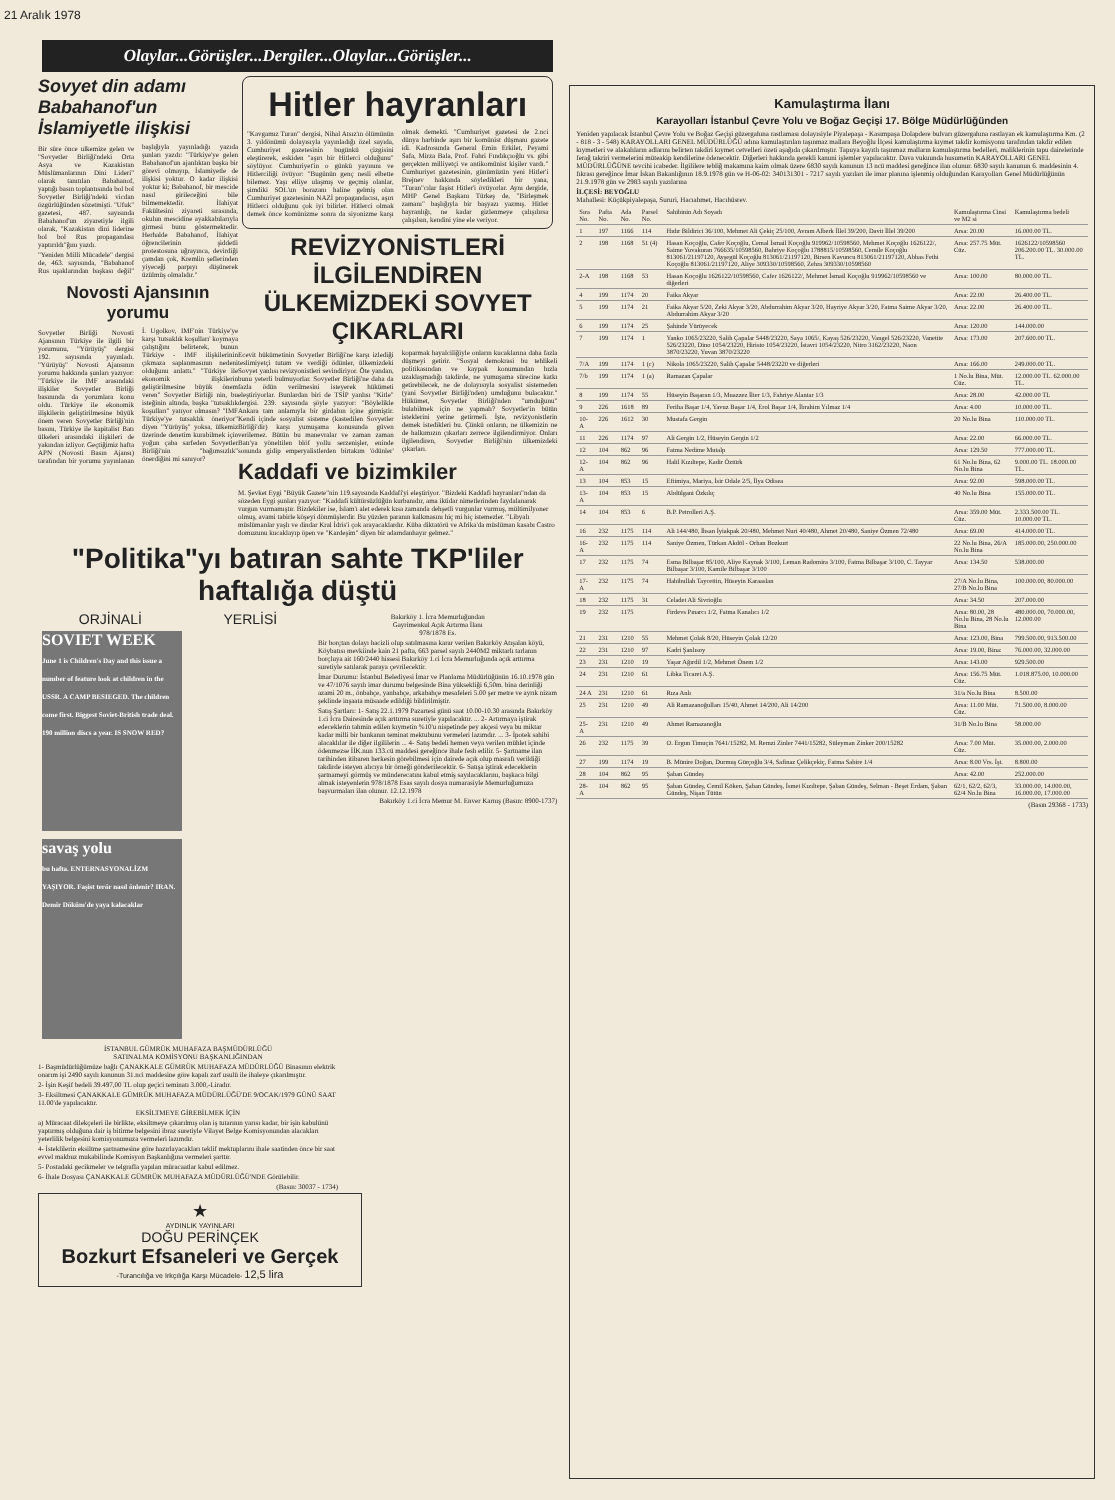21 Aralık 1978
Olaylar...Görüşler...Dergiler...Olaylar...Görüşler...
Sovyet din adamı Babahanof'un İslamiyetle ilişkisi
Bir süre önce ulkemize gelen ve "Sovyetler Birliği'ndeki Orta Asya ve Kazakistan Müslümanlarının Dini Lideri" olarak tanıtılan Babahanof, yaptığı basın toplantısında bol bol Sovyetler Birliği'ndeki vicdan özgürlüğünden sözetmişti. "Ufuk" gazetesi, 487. sayısında Babahanof'un ziyaretiyle ilgili olarak, "Kazakistan dini liderine bol bol Rus propagandası yaptırıldı"ğını yazdı.
"Yeniden Milli Mücadele" dergisi de, 463. sayısında, "Babahanof Rus uşaklarından başkası değil" başlığıyla yayınladığı yazıda şunları yazdı: "Türkiye'ye gelen Babahanof'un ajanlıktan başka bir görevi olmayıp, İslamiyetle de ilişkisi yoktur. O kadar ilişkisi yoktur ki; Babahanof, bir mescide nasıl girileceğini bile bilmemektedir. İlahiyat Fakültesini ziyareti sırasında, okulun mescidine ayakkabılarıyla girmesi bunu göstermektedir. Herhalde Babahanof, İlahiyat öğrencilerinin şiddetli protestosuna uğrayınca, devirdiği çamdan çok, Kremlin şeflerinden yiyeceği parpıyı düşünerek üzülmüş olmalıdır."
Novosti Ajansının yorumu
Sovyetler Birliği Novosti Ajansının Türkiye ile ilgili bir yorumunu, "Yürüyüş" dergisi 192. sayısında yayınladı. "Yürüyüş" Novosti Ajansının yorumu hakkında şunları yazıyor: "Türkiye ile IMF arasındaki ilişkiler Sovyetler Birliği basınında da yorumlara konu oldu. Türkiye ile ekonomik ilişkilerin geliştirilmesine büyük önem veren Sovyetler Birliği'nin basını, Türkiye ile kapitalist Batı ülkeleri arasındaki ilişkileri de yakından izliyor. Geçtiğimiz hafta APN (Novosti Basın Ajansı) tarafından bir yorumu yayınlanan İ. Ugolkov, IMF'nin Türkiye'ye karşı 'tutsaklık koşulları' koymaya çalıştığını belirterek, bunun Türkiye - IMF ilişkilerinin çıkmaza saplanmasının nedeni olduğunu anlattı." "Türkiye ile ekonomik ilişkilerin geliştirilmesine büyük önem veren" Sovyetler Birliği nin, bu isteğinin altında, başka "tutsaklık koşulları" yatıyor olmasın? "IMF Türkiye'ye tutsaklık öneriyor" diyen "Yürüyüş" yoksa, ülkemiz üzerinde denetim kurabilmek için yoğun çaba sarfeden Sovyetler Birliği'nin "bağımsızlık" önerdiğini mi sanıyor?
Hitler hayranları
"Kavgamız Turan" dergisi, Nihal Atsız'ın ölümünün 3. yıldönümü dolayısıyla yayınladığı özel sayıda, Cumhuriyet gazetesinin bugünkü çizgisini eleştirerek, eskiden "aşırı bir Hitlerci olduğunu" söylüyor. Cumhuriyet'in o günkü yayınını ve Hitlerciliği övüyor: "Bugünün genç nesli elbette bilemez. Yaşı elliye ulaşmış ve geçmiş olanlar, şimdiki SOL'un borazanı haline gelmiş olan Cumhuriyet gazetesinin NAZİ propagandacısı, aşırı Hitlerci olduğunu çok iyi bilirler. Hitlerci olmak demek önce komünizme sonra da siyonizme karşı olmak demekti. "Cumhuriyet gazetesi de 2.nci dünya harbinde aşırı bir komünist düşmanı gazete idi. Kadrosunda General Emin Erkilet, Peyami Safa, Mirza Bala, Prof. Fahri Fındıkçıoğlu vs. gibi gerçekten milliyetçi ve antikomünist kişiler vardı." Cumhuriyet gazetesinin, günümüzün yeni Hitler'i Brejnev hakkında söyledikleri bir yana, "Turan"cılar faşist Hitler'i övüyorlar. Aynı dergide, MHP Genel Başkanı Türkeş de, "Birleşmek zamanı" başlığıyla bir başyazı yazmış. Hitler hayranlığı, ne kadar gizlenmeye çalışılırsa çalışılsın, kendini yine ele veriyor.
REVİZYONİSTLERİ İLGİLENDİREN ÜLKEMİZDEKİ SOVYET ÇIKARLARI
Ecevit hükümetinin Sovyetler Birliği'ne karşı izlediği teslimiyetçi tutum ve verdiği ödünler, ülkemizdeki Sovyet yanlısı revizyonistleri sevindiriyor. Öte yandan, bunu yeterli bulmuyorlar. Sovyetler Birliği'ne daha da fazla ödün verilmesini isteyerek hükümeti eleştiriyorlar. Bunlardan biri de TSİP yanlısı "Kitle" dergisi. 239. sayısında şöyle yazıyor: "Böylelikle Ankara tam anlamıyla bir girdabın içine girmiştir. Kendi içinde sosyalist sisteme (kastedilen Sovyetler Birliği'dir) karşı yumuşama konusunda güven verilemez. Bütün bu manevralar ve zaman zaman Batı'ya yöneltilen blöf yollu serzenişler, eninde sonunda gidip emperyalistlerden birtakım 'ödünler' koparmak hayalciliğiyle onların kucaklarına daha fazla düşmeyi getirir. "Sosyal demokrasi bu tehlikeli politikasından ve kaypak konumundan hızla uzaklaşmadığı takdirde, ne yumuşama sürecine katkı getirebilecek, ne de dolayısıyla sosyalist sistemeden (yani Sovyetler Birliği'nden) umduğunu bulacaktır." Hükümet, Sovyetler Birliği'nden "umduğunu" bulabilmek için ne yapmalı? Sovyetler'in bütün isteklerini yerine getirmeli. İşte, revizyonistlerin demek istedikleri bu. Çünkü onların, ne ülkemizin ne de halkımızın çıkarları zerrece ilgilendirmiyor. Onları ilgilendiren, Sovyetler Birliği'nin ülkemizdeki çıkarları.
Kaddafi ve bizimkiler
M. Şevket Eygi "Büyük Gazete"nin 119.sayısında Kaddafi'yi eleştiriyor. "Bizdeki Kaddafi hayranları"ndan da sözeden Eygi şunları yazıyor: "Kaddafi kültürsüzlüğün kurbanıdır, ama iktidar nimetlerinden faydalanarak vurgun vurmamıştır. Bizdekiler ise, İslam'ı alet ederek kısa zamanda dehşetli vurgunlar vurmuş, mültimilyoner olmuş, avami tabirle köşeyi dönmüşlerdir. Bu yüzden paranın kalkmasını hiç mi hiç istemezler. "Libyalı müslümanlar yaşlı ve dindar Kral İdris'i çok arayacaklardır. Küba diktatörü ve Afrika'da müslüman kasabı Castro domuzunu kucaklayıp öpen ve "Kardeşim" diyen bir adamdanhayır gelmez."
"Politika"yı batıran sahte TKP'liler haftalığa düştü
ORJİNALİ YERLİSİ
SOVIET WEEK
June 1 is Children's Day and this issue a number of feature look at children in the USSR. A CAMP BESIEGED. The children come first. Biggest Soviet-British trade deal. 190 million discs a year. IS SNOW RED?
savaş yolu
bu hafta. ENTERNASYONALİZM YAŞIYOR. Faşist terör nasıl önlenir? IRAN. Demir Döküm'de yaya kalacaklar
Bakırköy 1. İcra Memurluğundan
Gayrimenkul Açık Artırma İlanı
978/1878 Es.
Bir borçtan dolayı hacizli olup satılmasına karar verilen Bakırköy Atışalan köyü, Köybatısı mevkiinde kain 21 pafta, 663 parsel sayılı 2440M2 miktarlı tarlanın borçluya ait 160/2440 hissesi Bakırköy 1.ci İcra Memurluğunda açık arttırma suretiyle satılarak paraya çevrilecektir.
İmar Durumu: İstanbul Belediyesi İmar ve Planlama Müdürlüğünün 16.10.1978 gün ve 47/1076 sayılı imar durumu belgesinde Bina yüksekliği 6,50m. bina derinliği azami 20 m., önbahçe, yanbahçe, arkabahçe mesafeleri 5.00 şer metre ve ayrık nizam şeklinde inşaata müsaade edildiği bildirilmiştir.
Satış Şartları: 1- Satış 22.1.1979 Pazartesi günü saat 10.00-10.30 arasında Bakırköy 1.ci İcra Dairesinde açık arttırma suretiyle yapılacaktır. ... 2- Artırmaya iştirak edeceklerin tahmin edilen kıymetin %10'u nispetinde pey akçesi veya bu miktar kadar milli bir bankanın teminat mektubunu vermeleri lazımdır. ... 3- İpotek sahibi alacaklılar ile diğer ilgililerin ... 4- Satış bedeli hemen veya verilen mühlet içinde ödenmezse İİK.nun 133.cü maddesi gereğince ihale fesh edilir. 5- Şartname ilan tarihinden itibaren herkesin görebilmesi için dairede açık olup masrafı verildiği takdirde isteyen alıcıya bir örneği gönderilecektir. 6- Satışa iştirak edeceklerin şartnameyi görmüş ve münderecatını kabul etmiş sayılacaklarını, başkaca bilgi almak isteyenlerin 978/1878 Esas sayılı dosya numarasiyle Memurluğumuza başvurmaları ilan olunur. 12.12.1978
Bakırköy 1.ci İcra Memur M. Enver Karnış (Basın: 8900-1737)
İSTANBUL GÜMRÜK MUHAFAZA BAŞMÜDÜRLÜĞÜ
SATINALMA KOMİSYONU BAŞKANLIĞINDAN
1- Başmüdürlüğümüze bağlı ÇANAKKALE GÜMRÜK MUHAFAZA MÜDÜRLÜĞÜ Binasının elektrik onarım işi 2490 sayılı kanunun 31.nci maddesine göre kapalı zarf usulü ile ihaleye çıkarılmıştır.
2- İşin Keşif bedeli 39.497,00 TL olup geçici teminatı 3.000,-Liradır.
3- Eksiltmesi ÇANAKKALE GÜMRÜK MUHAFAZA MÜDÜRLÜĞÜ'DE 9/OCAK/1979 GÜNÜ SAAT 11.00'de yapılacaktır.
EKSİLTMEYE GİREBİLMEK İÇİN
a) Müracaat dilekçeleri ile birlikte, eksiltmeye çıkarılmış olan iş tutarının yarısı kadar, bir işin kabulünü yaptırmış olduğuna dair iş bitirme belgesini ibraz suretiyle Vilayet Belge Komisyonundan alacakları yeterlilik belgesini komisyonumuza vermeleri lazımdır.
4- İsteklilerin eksiltme şartnamesine göre hazırlayacakları teklif mektuplarını ihale saatinden önce bir saat evvel makbuz mukabilinde Komisyon Başkanlığına vermeleri şarttır.
5- Postadaki gecikmeler ve telgrafla yapılan müracaatlar kabul edilmez.
6- İhale Dosyası ÇANAKKALE GÜMRÜK MUHAFAZA MÜDÜRLÜĞÜ'NDE Görülebilir.
(Basın: 30037 - 1734)
★
AYDINLIK YAYINLARI
DOĞU PERİNÇEK
Bozkurt Efsaneleri ve Gerçek
-Turancılığa ve Irkçılığa Karşı Mücadele- 12,5 lira
Kamulaştırma İlanı
Karayolları İstanbul Çevre Yolu ve Boğaz Geçişi 17. Bölge Müdürlüğünden
Yeniden yapılacak İstanbul Çevre Yolu ve Boğaz Geçişi güzergahına rastlaması dolayısiyle Piyalepaşa - Kasımpaşa Dolapdere bulvarı güzergahına rastlayan ek kamulaştırma Km. (2 - 818 - 3 - 548) KARAYOLLARI GENEL MÜDÜRLÜĞÜ adına kamulaştırılan taşınmaz mallara Beyoğlu İlçesi kamulaştırma kıymet takdir komisyonu tarafından takdir edilen kıymetleri ve alakalıların adlarını belirten takdiri kıymet cetvelleri özeti aşağıda çıkarılmıştır. Tapuya kayıtlı taşınmaz malların kamulaştırma bedelleri, maliklerinin tapu dairelerinde ferağ takriri vermelerini müteakip kendilerine ödenecektir. Diğerleri hakkında gerekli kanuni işlemler yapılacaktır. Dava vukuunda husumetin KARAYOLLARI GENEL MÜDÜRLÜĞÜNE tevcihi icabeder. İlgililere tebliğ makamına kaim olmak üzere 6830 sayılı kanunun 13 ncü maddesi gereğince ilan olunur. 6830 sayılı kanunun 6. maddesinin 4. fıkrası gereğince İmar İskan Bakanlığının 18.9.1978 gün ve H-06-02: 340131301 - 7217 sayılı yazıları ile imar planına işlenmiş olduğundan Karayolları Genel Müdürlüğünün 21.9.1978 gün ve 2983 sayılı yazılarına
İLÇESİ: BEYOĞLU
Mahallesi: Küçükpiyalepaşa, Sururi, Hacıahmet, Hacıhüsrev.
| Sıra No. | Pafta No. | Ada No. | Parsel No. | Sahibinin Adı Soyadı | Kamulaştırma Cinsi ve M2 si | Kamulaştırma bedeli |
| --- | --- | --- | --- | --- | --- | --- |
| 1 | 197 | 1166 | 114 | Hıdır Bildirici 36/100, Mehmet Ali Çekiç 25/100, Avram Alberk İllel 39/200, Davit İllel 39/200 | Arsa: 20.00 | 16.000.00 TL. |
| 2 | 198 | 1168 | 51 (4) | Hasan Koçoğlu, Cafer Koçoğlu, Cemal İsmail Koçoğlu 919962/10598560, Mehmet Koçoğlu 1626122/, Saime Yuvakuran 766635/10598560, Bahriye Koçoğlu 1788815/10598560, Cemile Koçoğlu 813061/21197120, Ayşegül Koçoğlu 813061/21197120, Birsen Kavuncu 813061/21197120, Abbas Fethi Koçoğlu 813061/21197120, Aliye 309330/10598560, Zehra 309330/10598560 | Arsa: 257.75 Müt. Cüz. | 1626122/10598560 206.200.00 TL. 30.000.00 TL. |
| 2-A | 198 | 1168 | 53 | Hasan Koçoğlu 1626122/10598560, Cafer 1626122/, Mehmet İsmail Koçoğlu 919962/10598560 ve diğerleri | Arsa: 100.00 | 80.000.00 TL. |
| 4 | 199 | 1174 | 20 | Faika Akyar | Arsa: 22.00 | 26.400.00 TL. |
| 5 | 199 | 1174 | 21 | Faika Akyar 5/20, Zeki Akyar 3/20, Abdurrahim Akyar 3/20, Hayriye Akyar 3/20, Fatma Saime Akyar 3/20, Abdurrahim Akyar 3/20 | Arsa: 22.00 | 26.400.00 TL. |
| 6 | 199 | 1174 | 25 | Şahinde Yürüyecek | Arsa: 120.00 | 144.000.00 |
| 7 | 199 | 1174 | 1 | Yanko 1065/23220, Salih Çapalar 5448/23220, Saya 1065/, Kayaş 526/23220, Vangel 526/23220, Vanetite 526/23220, Dino 1054/23220, Hiristo 1054/23220, İstavri 1054/23220, Nitro 3162/23220, Naon 3870/23220, Yuvan 3870/23220 | Arsa: 173.00 | 207.600.00 TL. |
| 7/A | 199 | 1174 | 1 (c) | Nikola 1065/23220, Salih Çapalar 5448/23220 ve diğerleri | Arsa: 166.00 | 249.000.00 TL. |
| 7/b | 199 | 1174 | 1 (a) | Ramazan Çapalar | 1 No.lu Bina, Müt. Cüz. | 12.000.00 TL. 62.000.00 TL. |
| 8 | 199 | 1174 | 55 | Hüseyin Başaran 1/3, Muazzez İlter 1/3, Fahriye Alantar 1/3 | Arsa: 28.00 | 42.000.00 TL |
| 9 | 226 | 1618 | 89 | Feriha Başar 1/4, Yavuz Başar 1/4, Erol Başar 1/4, İbrahim Yılmaz 1/4 | Arsa: 4.00 | 10.000.00 TL. |
| 10-A | 226 | 1612 | 30 | Mustafa Gergin | 20 No.lu Bina | 110.000.00 TL. |
| 11 | 226 | 1174 | 97 | Ali Gergin 1/2, Hüseyin Gergin 1/2 | Arsa: 22.00 | 66.000.00 TL. |
| 12 | 104 | 862 | 96 | Fatma Nedime Mutalp | Arsa: 129.50 | 777.000.00 TL. |
| 12-A | 104 | 862 | 96 | Halil Kızıltepe, Kadir Öztürk | 61 No.lu Bina, 62 No.lu Bina | 9.000.00 TL. 18.000.00 TL. |
| 13 | 104 | 853 | 15 | Eftimiya, Mariya, İsir Odale 2/5, İlya Odisea | Arsa: 92.00 | 598.000.00 TL. |
| 13-A | 104 | 853 | 15 | Abdülgani Özkılıç | 40 No.lu Bina | 155.000.00 TL. |
| 14 | 104 | 853 | 6 | B.P. Petrolleri A.Ş. | Arsa: 359.00 Müt. Cüz. | 2.333.500.00 TL. 10.000.00 TL. |
| 16 | 232 | 1175 | 114 | Ali 144/480, İhsan İyiakpak 20/480, Mehmet Nuri 40/480, Ahmet 20/480, Saniye Özmen 72/480 | Arsa: 69.00 | 414.000.00 TL. |
| 16-A | 232 | 1175 | 114 | Saniye Özmen, Türkan Akdöl - Orhan Bozkurt | 22 No.lu Bina, 26/A No.lu Bina | 185.000.00, 250.000.00 |
| 17 | 232 | 1175 | 74 | Esma Bilbaşar 85/100, Aliye Kaynak 3/100, Leman Radomira 3/100, Fatma Bilbaşar 3/100, C. Tayyar Bilbaşar 3/100, Kamile Bilbaşar 3/100 | Arsa: 134.50 | 538.000.00 |
| 17-A | 232 | 1175 | 74 | Habibullah Taycettin, Hüseyin Karaaslan | 27/A No.lu Bina, 27/B No.lu Bina | 100.000.00, 80.000.00 |
| 18 | 232 | 1175 | 31 | Celadet Ali Sivrioğlu | Arsa: 34.50 | 207.000.00 |
| 19 | 232 | 1175 | | Firdevs Pınarcı 1/2, Fatma Kanalıcı 1/2 | Arsa: 80.00, 28 No.lu Bina, 28 No.lu Bina | 480.000.00, 70.000.00, 12.000.00 |
| 21 | 231 | 1210 | 55 | Mehmet Çolak 8/20, Hüseyin Çolak 12/20 | Arsa: 123.00, Bina | 799.500.00, 913.500.00 |
| 22 | 231 | 1210 | 97 | Kadri Şanlısoy | Arsa: 19.00, Bina: | 76.000.00, 32.000.00 |
| 23 | 231 | 1210 | 19 | Yaşar Ağırdil 1/2, Mehmet Önem 1/2 | Arsa: 143.00 | 929.500.00 |
| 24 | 231 | 1210 | 61 | Libka Ticaret A.Ş. | Arsa: 156.75 Müt. Cüz. | 1.018.875.00, 10.000.00 |
| 24 A | 231 | 1210 | 61 | Rıza Anlı | 31/a No.lu Bina | 8.500.00 |
| 25 | 231 | 1210 | 49 | Ali Ramazanoğulları 15/40, Ahmet 14/200, Ali 14/200 | Arsa: 11.00 Müt. Cüz. | 71.500.00, 8.000.00 |
| 25-A | 231 | 1210 | 49 | Ahmet Ramazanoğlu | 31/B No.lu Bina | 58.000.00 |
| 26 | 232 | 1175 | 39 | O. Ergun Timuçin 7641/15282, M. Remzi Zinler 7441/15282, Süleyman Zinker 200/15282 | Arsa: 7.00 Müt. Cüz. | 35.000.00, 2.000.00 |
| 27 | 199 | 1174 | 19 | B. Münire Doğan, Durmuş Gürçoğlu 3/4, Safinaz Çelikçekiç, Fatma Sabire 1/4 | Arsa: 8.00 Vrs. İşt. | 8.800.00 |
| 28 | 104 | 862 | 95 | Şaban Gündeş | Arsa: 42.00 | 252.000.00 |
| 28-A | 104 | 862 | 95 | Şaban Gündeş, Cemil Köken, Şaban Gündeş, İsmet Kızıltepe, Şaban Gündeş, Selman - Beşet Erdam, Şaban Gündeş, Nişan Tütün | 62/1, 62/2, 62/3, 62/4 No.lu Bina | 33.000.00, 14.000.00, 16.000.00, 17.000.00 |
(Basın 29368 - 1733)